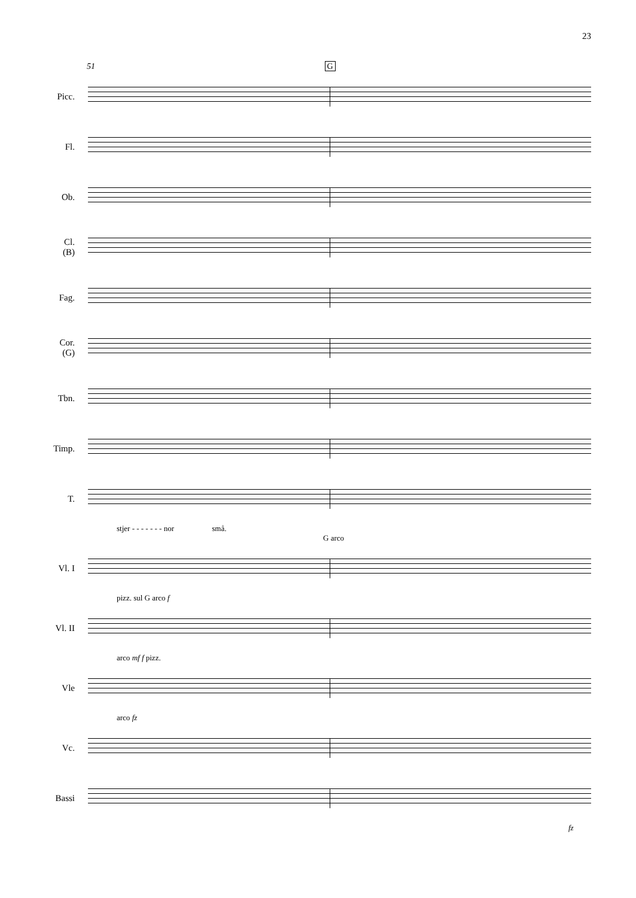23
51 G
Picc.
Fl.
Ob.
Cl.
(B)
Fag.
Cor.
(G)
Tbn.
Timp.
T.
stjer - - - - - - - nor små.
G arco
Vl. I
pizz. sul G arco f
Vl. II
arco mf f pizz.
Vle
arco fz
Vc.
Bassi
fz